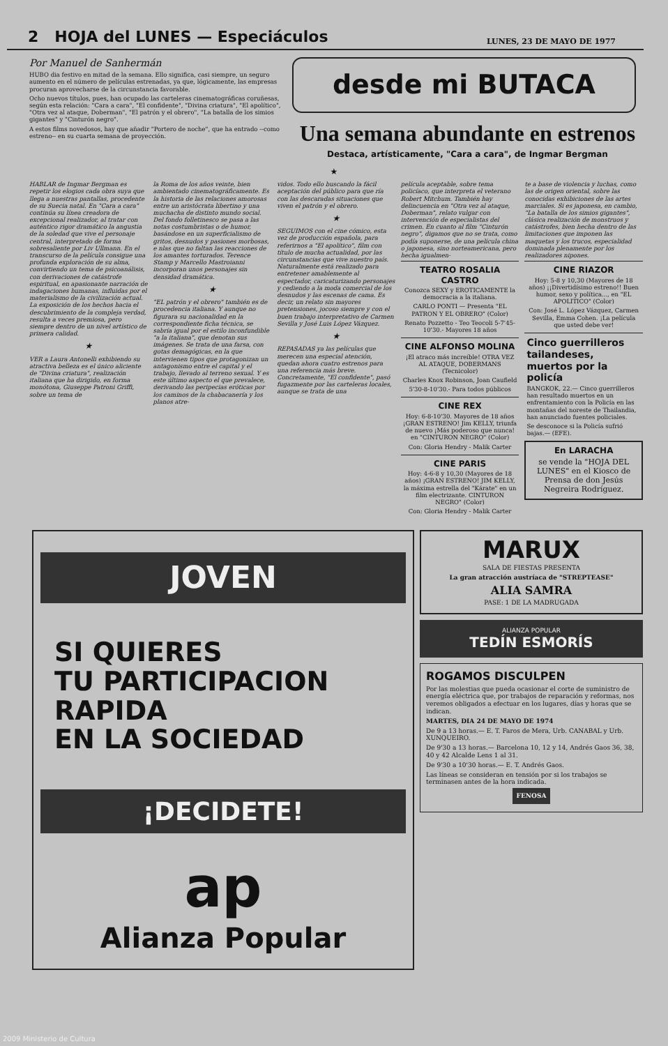2 HOJA del LUNES — Especiáculos LUNES, 23 DE MAYO DE 1977
Por Manuel de Sanhermán
HUBO dia festivo en mitad de la semana. Ello significa, casi siempre, un seguro aumento en el número de películas estrenadas, ya que, lógicamente, las empresas procuran aprovecharse de la circunstancia favorable.
Ocho nuevos títulos, pues, han ocupado las carteleras cinematográficas coruñesas, según esta relación: "Cara a cara", "El confidente", "Divina criatura", "El apolítico", "Otra vez al ataque, Doberman", "El patrón y el obrero", "La batalla de los simios gigantes" y "Cinturón negro".
A estos films novedosos, hay que añadir "Portero de noche", que ha entrado --como estreno-- en su cuarta semana de proyección.
desde mi BUTACA
Una semana abundante en estrenos
Destaca, artísticamente, "Cara a cara", de Ingmar Bergman
★
HABLAR de Ingmar Bergman es repetir los elogios cada obra suya que llega a nuestras pantallas, procedente de su Suecia natal. En "Cara a cara" continúa su línea creadora de excepcional realizador, al tratar con auténtico rigor dramático la angustia de la soledad que vive el personaje central, interpretado de forma sobresaliente por Liv Ullmann. En el transcurso de la película consigue una profunda exploración de su alma, convirtiendo un tema de psicoanálisis, con derivaciones de catástrofe espiritual, en apasionante narración de indagaciones humanas, influidas por el materialismo de la civilización actual. La exposición de los hechos hacia el descubrimiento de la compleja verdad, resulta a veces premiosa, pero siempre dentro de un nivel artístico de primera calidad.
★
VER a Laura Antonelli exhibiendo su atractiva belleza es el único aliciente de "Divina criatura", realización italiana que ha dirigido, en forma monótona, Giuseppe Patroni Griffi, sobre un tema de
la Roma de los años veinte, bien ambientado cinematográficamente. Es la historia de las relaciones amorosas entre un aristócrata libertino y una muchacha de distinto mundo social. Del fondo folletinesco se pasa a las notas costumbristas o de humor, basándose en un superficialismo de gritos, desnudos y pasiones morbosas, e nlas que no faltan las reacciones de los amantes torturados. Terence Stamp y Marcello Mastroianni incorporan unos personajes sin densidad dramática.
★
"EL patrón y el obrero" también es de procedencia italiana. Y aunque no figurara su nacionalidad en la correspondiente ficha técnica, se sabría igual por el estilo inconfundible "a la italiana", que denotan sus imágenes. Se trata de una farsa, con gotas demagógicas, en la que intervienen tipos que protagonizan un antagonismo entre el capital y el trabajo, llevado al terreno sexual. Y es este último aspecto el que prevalece, derivando las peripecias eróticas por los caminos de la chabacanería y los planos atre-
vidos. Todo ello buscando la fácil aceptación del público para que ría con las descaradas situaciones que viven el patrón y el obrero.
★
SEGUIMOS con el cine cómico, esta vez de producción española, para referirnos a "El apolítico", film con título de mucha actualidad, por las circunstancias que vive nuestro país. Naturalmente está realizado para entretener amablemente al espectador, caricaturizando personajes y cediendo a la moda comercial de los desnudos y las escenas de cama. Es decir, un relato sin mayores pretensiones, jocoso siempre y con el buen trabajo interpretativo de Carmen Sevilla y José Luis López Vázquez.
★
REPASADAS ya las películas que merecen una especial atención, quedan ahora cuatro estrenos para una referencia más breve. Concretamente, "El confidente", pasó fugazmente por las carteleras locales, aunque se trata de una
película aceptable, sobre tema policíaco, que interpreta el veterano Robert Mitchum. También hay delincuencia en "Otra vez al ataque, Doberman", relato vulgar con intervención de especialistas del crimen. En cuanto al film "Cinturón negro", digamos que no se trata, como podía suponerse, de una película china o japonesa, sino norteamericana, pero hecha igualmen-
TEATRO ROSALIA CASTRO
Conozca SEXY y EROTICAMENTE la democracia a la italiana.
CARLO PONTI — Presenta "EL PATRON Y EL OBRERO" (Color)
Renato Pozzetto - Teo Teocoli 5-7'45-10'30.- Mayores 18 años
CINE ALFONSO MOLINA
¡El atraco más increíble! OTRA VEZ AL ATAQUE, DOBERMANS (Tecnicolor)
Charles Knox Robinson, Joan Caufield
5'30-8-10'30.- Para todos públicos
CINE REX
Hoy: 6-8-10'30. Mayores de 18 años ¡GRAN ESTRENO! Jim KELLY, triunfa de nuevo ¡Más poderoso que nunca! en "CINTURON NEGRO" (Color)
Con: Gloria Hendry - Malik Carter
CINE PARIS
Hoy: 4-6-8 y 10,30 (Mayores de 18 años) ¡GRAN ESTRENO! JIM KELLY, la máxima estrella del "Kárate" en un film electrizante. CINTURON NEGRO" (Color)
Con: Gloria Hendry - Malik Carter
te a base de violencia y luchas, como las de origen oriental, sobre las conocidas exhibiciones de las artes marciales. Si es japonesa, en cambio, "La batalla de los simios gigantes", clásica realización de monstruos y catástrofes, bien hecha dentro de las limitaciones que imponen las maquetas y los trucos, especialidad dominada plenamente por los realizadores nipones.
CINE RIAZOR
Hoy: 5-8 y 10,30 (Mayores de 18 años) ¡¡Divertidísimo estreno!! Buen humor, sexo y política..., en "EL APOLITICO" (Color)
Con: José L. López Vázquez, Carmen Sevilla, Emma Cohen. ¡La película que usted debe ver!
Cinco guerrilleros tailandeses, muertos por la policía
BANGKOK, 22.— Cinco guerrilleros han resultado muertos en un enfrentamiento con la Policía en las montañas del noreste de Thailandia, han anunciado fuentes policiales.
Se desconoce si la Policía sufrió bajas.— (EFE).
En LARACHA
se vende la "HOJA DEL LUNES" en el Kiosco de Prensa de don Jesús Negreira Rodríguez.
JOVEN
SI QUIERES
TU PARTICIPACION
RAPIDA
EN LA SOCIEDAD
¡DECIDETE!
ap
Alianza Popular
MARUX
SALA DE FIESTAS PRESENTA
La gran atracción austríaca de "STREPTEASE"
ALIA SAMRA
PASE: 1 DE LA MADRUGADA
ALIANZA POPULAR
TEDÍN ESMORÍS
ROGAMOS DISCULPEN
Por las molestias que pueda ocasionar el corte de suministro de energía eléctrica que, por trabajos de reparación y reformas, nos veremos obligados a efectuar en los lugares, días y horas que se indican.
MARTES, DIA 24 DE MAYO DE 1974
De 9 a 13 horas.— E. T. Faros de Mera, Urb. CANABAL y Urb. XUNQUEIRO.
De 9'30 a 13 horas.— Barcelona 10, 12 y 14, Andrés Gaos 36, 38, 40 y 42 Alcalde Lens 1 al 31.
De 9'30 a 10'30 horas.— E. T. Andrés Gaos.
Las líneas se consideran en tensión por si los trabajos se terminasen antes de la hora indicada.
FENOSA
2009 Ministerio de Cultura